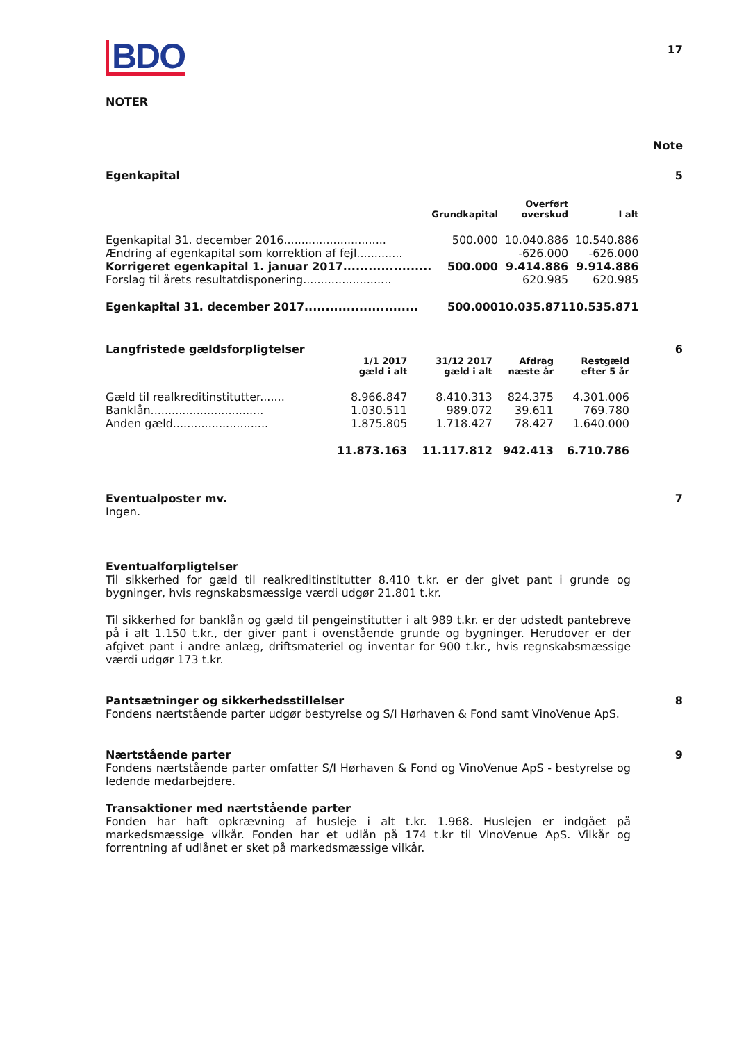17
BDO
NOTER
Note
Egenkapital 5
| | | Overført | |
| --- | --- | --- | --- |
| | Grundkapital | overskud | I alt |
| Egenkapital 31. december 2016............................. | 500.000 | 10.040.886 | 10.540.886 |
| Ændring af egenkapital som korrektion af fejl............. | | -626.000 | -626.000 |
| Korrigeret egenkapital 1. januar 2017..................... | 500.000 | 9.414.886 | 9.914.886 |
| Forslag til årets resultatdisponering......................... | | 620.985 | 620.985 |
| Egenkapital 31. december 2017........................... | 500.000 | 10.035.871 | 10.535.871 |
Langfristede gældsforpligtelser 6
| | 1/1 2017 gæld i alt | 31/12 2017 gæld i alt | Afdrag næste år | Restgæld efter 5 år |
| --- | --- | --- | --- | --- |
| Gæld til realkreditinstitutter....... | 8.966.847 | 8.410.313 | 824.375 | 4.301.006 |
| Banklån................................ | 1.030.511 | 989.072 | 39.611 | 769.780 |
| Anden gæld........................... | 1.875.805 | 1.718.427 | 78.427 | 1.640.000 |
| | 11.873.163 | 11.117.812 | 942.413 | 6.710.786 |
Eventualposter mv. 7
Ingen.
Eventualforpligtelser
Til sikkerhed for gæld til realkreditinstitutter 8.410 t.kr. er der givet pant i grunde og bygninger, hvis regnskabsmæssige værdi udgør 21.801 t.kr.
Til sikkerhed for banklån og gæld til pengeinstitutter i alt 989 t.kr. er der udstedt pantebreve på i alt 1.150 t.kr., der giver pant i ovenstående grunde og bygninger. Herudover er der afgivet pant i andre anlæg, driftsmateriel og inventar for 900 t.kr., hvis regnskabsmæssige værdi udgør 173 t.kr.
Pantsætninger og sikkerhedsstillelser 8
Fondens nærtstående parter udgør bestyrelse og S/I Hørhaven & Fond samt VinoVenue ApS.
Nærtstående parter 9
Fondens nærtstående parter omfatter S/I Hørhaven & Fond og VinoVenue ApS - bestyrelse og ledende medarbejdere.
Transaktioner med nærtstående parter
Fonden har haft opkrævning af husleje i alt t.kr. 1.968. Huslejen er indgået på markedsmæssige vilkår. Fonden har et udlån på 174 t.kr til VinoVenue ApS. Vilkår og forrentning af udlånet er sket på markedsmæssige vilkår.